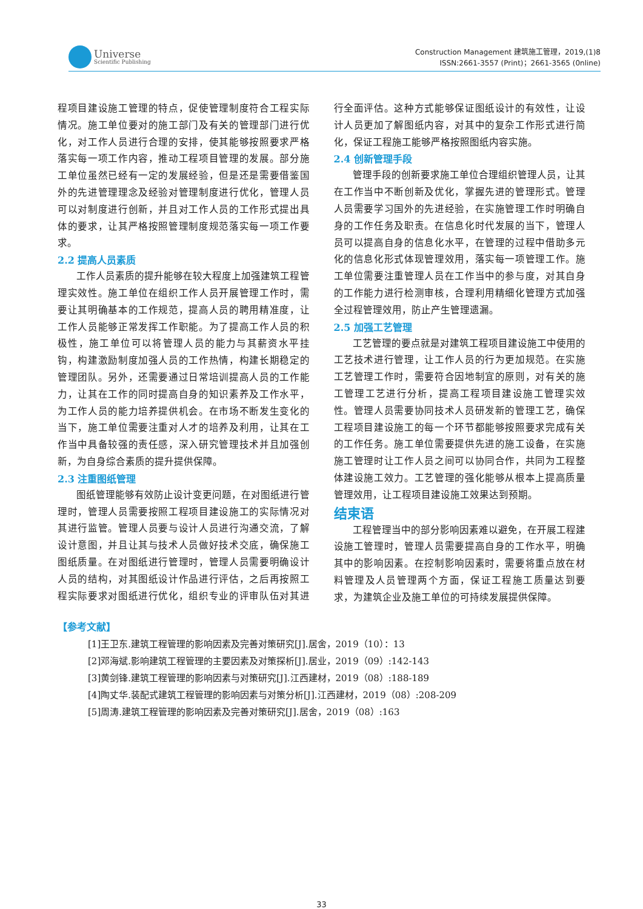Universe
Scientific Publishing
Construction Management 建筑施工管理，2019,(1)8
ISSN:2661-3557 (Print)；2661-3565 (0nline)
程项目建设施工管理的特点，促使管理制度符合工程实际情况。施工单位要对的施工部门及有关的管理部门进行优化，对工作人员进行合理的安排，使其能够按照要求严格落实每一项工作内容，推动工程项目管理的发展。部分施工单位虽然已经有一定的发展经验，但是还是需要借鉴国外的先进管理理念及经验对管理制度进行优化，管理人员可以对制度进行创新，并且对工作人员的工作形式提出具体的要求，让其严格按照管理制度规范落实每一项工作要求。
2.2 提高人员素质
工作人员素质的提升能够在较大程度上加强建筑工程管理实效性。施工单位在组织工作人员开展管理工作时，需要让其明确基本的工作规范，提高人员的聘用精准度，让工作人员能够正常发挥工作职能。为了提高工作人员的积极性，施工单位可以将管理人员的能力与其薪资水平挂钩，构建激励制度加强人员的工作热情，构建长期稳定的管理团队。另外，还需要通过日常培训提高人员的工作能力，让其在工作的同时提高自身的知识素养及工作水平，为工作人员的能力培养提供机会。在市场不断发生变化的当下，施工单位需要注重对人才的培养及利用，让其在工作当中具备较强的责任感，深入研究管理技术并且加强创新，为自身综合素质的提升提供保障。
2.3 注重图纸管理
图纸管理能够有效防止设计变更问题，在对图纸进行管理时，管理人员需要按照工程项目建设施工的实际情况对其进行监管。管理人员要与设计人员进行沟通交流，了解设计意图，并且让其与技术人员做好技术交底，确保施工图纸质量。在对图纸进行管理时，管理人员需要明确设计人员的结构，对其图纸设计作品进行评估，之后再按照工程实际要求对图纸进行优化，组织专业的评审队伍对其进行全面评估。这种方式能够保证图纸设计的有效性，让设计人员更加了解图纸内容，对其中的复杂工作形式进行简化，保证工程施工能够严格按照图纸内容实施。
2.4 创新管理手段
管理手段的创新要求施工单位合理组织管理人员，让其在工作当中不断创新及优化，掌握先进的管理形式。管理人员需要学习国外的先进经验，在实施管理工作时明确自身的工作任务及职责。在信息化时代发展的当下，管理人员可以提高自身的信息化水平，在管理的过程中借助多元化的信息化形式体现管理效用，落实每一项管理工作。施工单位需要注重管理人员在工作当中的参与度，对其自身的工作能力进行检测审核，合理利用精细化管理方式加强全过程管理效用，防止产生管理遗漏。
2.5 加强工艺管理
工艺管理的要点就是对建筑工程项目建设施工中使用的工艺技术进行管理，让工作人员的行为更加规范。在实施工艺管理工作时，需要符合因地制宜的原则，对有关的施工管理工艺进行分析，提高工程项目建设施工管理实效性。管理人员需要协同技术人员研发新的管理工艺，确保工程项目建设施工的每一个环节都能够按照要求完成有关的工作任务。施工单位需要提供先进的施工设备，在实施施工管理时让工作人员之间可以协同合作，共同为工程整体建设施工效力。工艺管理的强化能够从根本上提高质量管理效用，让工程项目建设施工效果达到预期。
结束语
工程管理当中的部分影响因素难以避免，在开展工程建设施工管理时，管理人员需要提高自身的工作水平，明确其中的影响因素。在控制影响因素时，需要将重点放在材料管理及人员管理两个方面，保证工程施工质量达到要求，为建筑企业及施工单位的可持续发展提供保障。
【参考文献】
[1]王卫东.建筑工程管理的影响因素及完善对策研究[J].居舍，2019（10）：13
[2]邓海斌.影响建筑工程管理的主要因素及对策探析[J].居业，2019（09）:142-143
[3]黄剑锋.建筑工程管理的影响因素与对策研究[J].江西建材，2019（08）:188-189
[4]陶丈华.装配式建筑工程管理的影响因素与对策分析[J].江西建材，2019（08）:208-209
[5]周涛.建筑工程管理的影响因素及完善对策研究[J].居舍，2019（08）:163
33